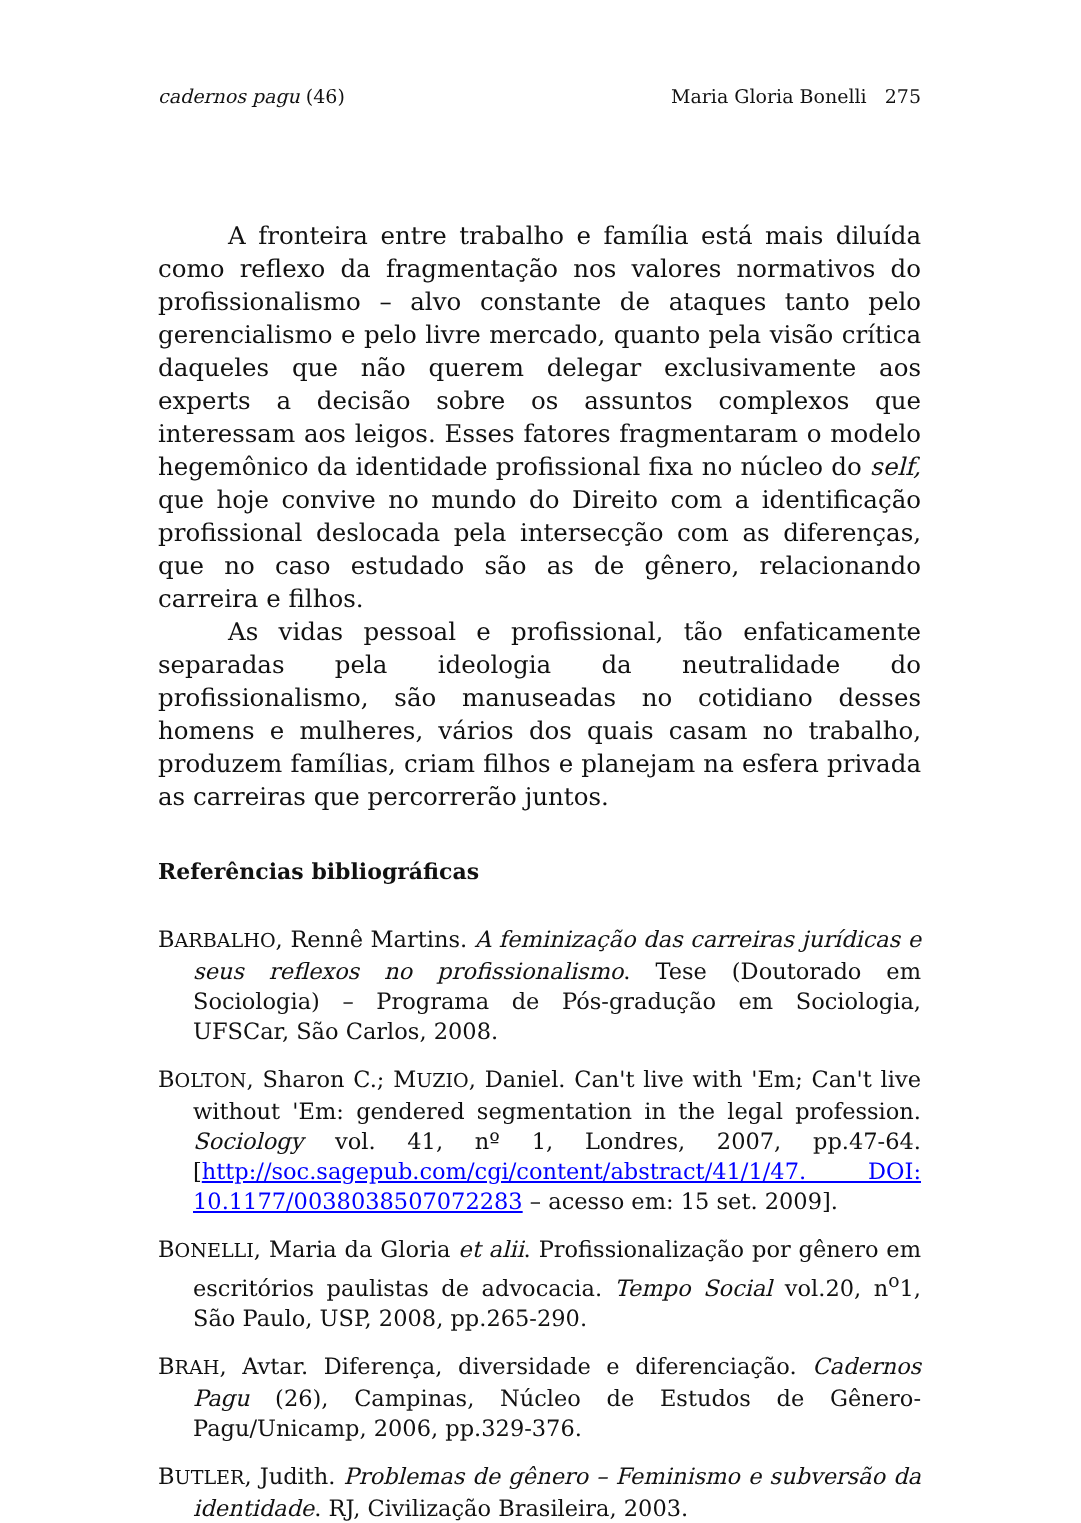cadernos pagu (46) Maria Gloria Bonelli 275
A fronteira entre trabalho e família está mais diluída como reflexo da fragmentação nos valores normativos do profissionalismo – alvo constante de ataques tanto pelo gerencialismo e pelo livre mercado, quanto pela visão crítica daqueles que não querem delegar exclusivamente aos experts a decisão sobre os assuntos complexos que interessam aos leigos. Esses fatores fragmentaram o modelo hegemônico da identidade profissional fixa no núcleo do self, que hoje convive no mundo do Direito com a identificação profissional deslocada pela intersecção com as diferenças, que no caso estudado são as de gênero, relacionando carreira e filhos.
As vidas pessoal e profissional, tão enfaticamente separadas pela ideologia da neutralidade do profissionalismo, são manuseadas no cotidiano desses homens e mulheres, vários dos quais casam no trabalho, produzem famílias, criam filhos e planejam na esfera privada as carreiras que percorrerão juntos.
Referências bibliográficas
BARBALHO, Rennê Martins. A feminização das carreiras jurídicas e seus reflexos no profissionalismo. Tese (Doutorado em Sociologia) – Programa de Pós-gradução em Sociologia, UFSCar, São Carlos, 2008.
BOLTON, Sharon C.; MUZIO, Daniel. Can't live with 'Em; Can't live without 'Em: gendered segmentation in the legal profession. Sociology vol. 41, nº 1, Londres, 2007, pp.47-64. [http://soc.sagepub.com/cgi/content/abstract/41/1/47. DOI: 10.1177/0038038507072283 – acesso em: 15 set. 2009].
BONELLI, Maria da Gloria et alii. Profissionalização por gênero em escritórios paulistas de advocacia. Tempo Social vol.20, n<sup>o</sup>1, São Paulo, USP, 2008, pp.265-290.
BRAH, Avtar. Diferença, diversidade e diferenciação. Cadernos Pagu (26), Campinas, Núcleo de Estudos de Gênero-Pagu/Unicamp, 2006, pp.329-376.
BUTLER, Judith. Problemas de gênero – Feminismo e subversão da identidade. RJ, Civilização Brasileira, 2003.